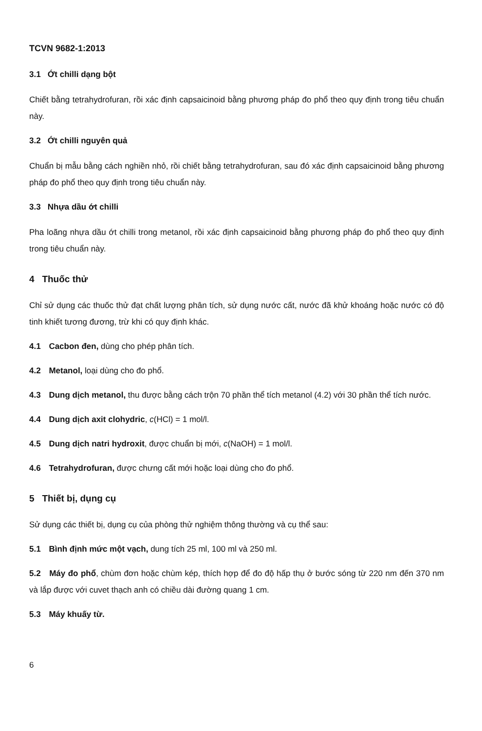TCVN 9682-1:2013
3.1 Ớt chilli dạng bột
Chiết bằng tetrahydrofuran, rồi xác định capsaicinoid bằng phương pháp đo phổ theo quy định trong tiêu chuẩn này.
3.2 Ớt chilli nguyên quả
Chuẩn bị mẫu bằng cách nghiền nhỏ, rồi chiết bằng tetrahydrofuran, sau đó xác định capsaicinoid bằng phương pháp đo phổ theo quy định trong tiêu chuẩn này.
3.3 Nhựa dầu ớt chilli
Pha loãng nhựa dầu ớt chilli trong metanol, rồi xác định capsaicinoid bằng phương pháp đo phổ theo quy định trong tiêu chuẩn này.
4 Thuốc thử
Chỉ sử dụng các thuốc thử đạt chất lượng phân tích, sử dụng nước cất, nước đã khử khoáng hoặc nước có độ tinh khiết tương đương, trừ khi có quy định khác.
4.1 Cacbon đen, dùng cho phép phân tích.
4.2 Metanol, loại dùng cho đo phổ.
4.3 Dung dịch metanol, thu được bằng cách trộn 70 phần thể tích metanol (4.2) với 30 phần thể tích nước.
4.4 Dung dịch axit clohydric, c(HCl) = 1 mol/l.
4.5 Dung dịch natri hydroxit, được chuẩn bị mới, c(NaOH) = 1 mol/l.
4.6 Tetrahydrofuran, được chưng cất mới hoặc loại dùng cho đo phổ.
5 Thiết bị, dụng cụ
Sử dụng các thiết bị, dụng cụ của phòng thử nghiệm thông thường và cụ thể sau:
5.1 Bình định mức một vạch, dung tích 25 ml, 100 ml và 250 ml.
5.2 Máy đo phổ, chùm đơn hoặc chùm kép, thích hợp để đo độ hấp thụ ở bước sóng từ 220 nm đến 370 nm và lắp được với cuvet thạch anh có chiều dài đường quang 1 cm.
5.3 Máy khuấy từ.
6